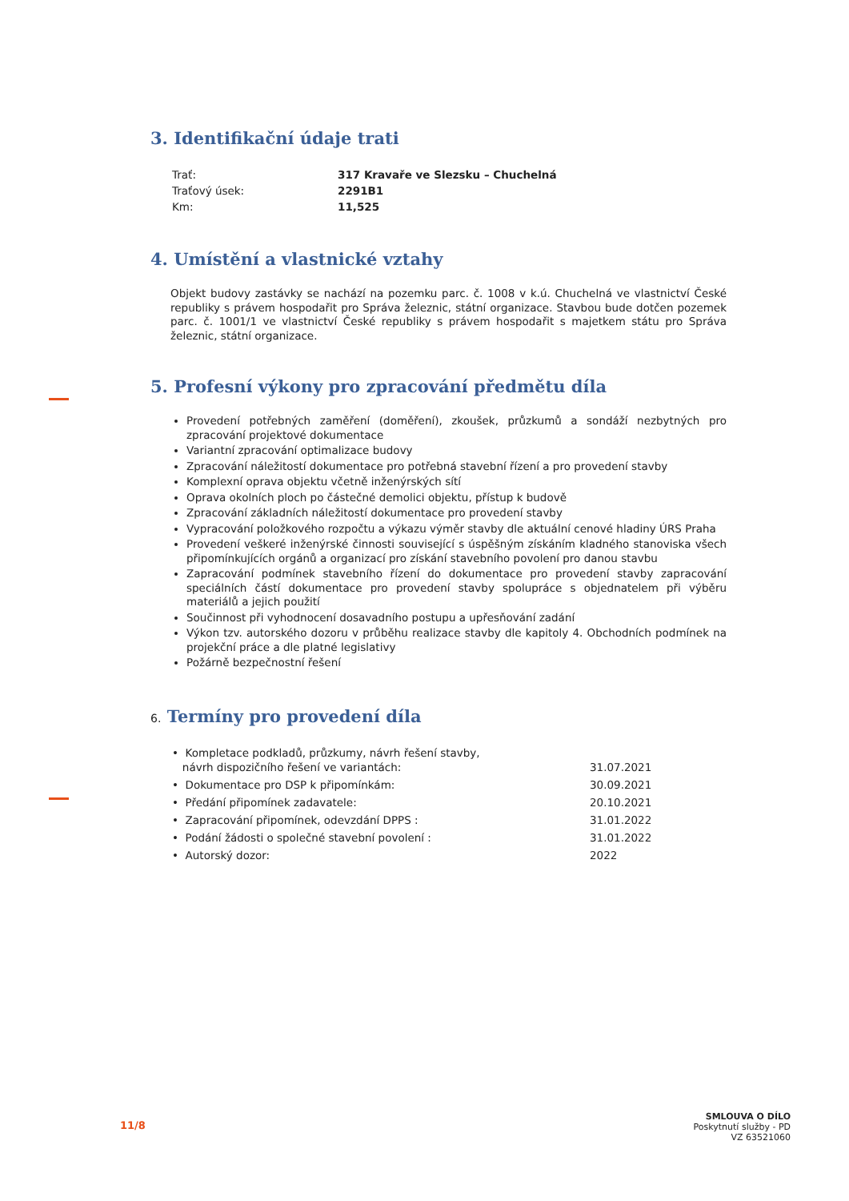3. Identifikační údaje trati
| Trať: | 317 Kravaře ve Slezsku – Chuchelná |
| Traťový úsek: | 2291B1 |
| Km: | 11,525 |
4. Umístění a vlastnické vztahy
Objekt budovy zastávky se nachází na pozemku parc. č. 1008 v k.ú. Chuchelná ve vlastnictví České republiky s právem hospodařit pro Správa železnic, státní organizace. Stavbou bude dotčen pozemek parc. č. 1001/1 ve vlastnictví České republiky s právem hospodařit s majetkem státu pro Správa železnic, státní organizace.
5. Profesní výkony pro zpracování předmětu díla
Provedení potřebných zaměření (doměření), zkoušek, průzkumů a sondáží nezbytných pro zpracování projektové dokumentace
Variantní zpracování optimalizace budovy
Zpracování náležitostí dokumentace pro potřebná stavební řízení a pro provedení stavby
Komplexní oprava objektu včetně inženýrských sítí
Oprava okolních ploch po částečné demolici objektu, přístup k budově
Zpracování základních náležitostí dokumentace pro provedení stavby
Vypracování položkového rozpočtu a výkazu výměr stavby dle aktuální cenové hladiny ÚRS Praha
Provedení veškeré inženýrské činnosti související s úspěšným získáním kladného stanoviska všech připomínkujících orgánů a organizací pro získání stavebního povolení pro danou stavbu
Zapracování podmínek stavebního řízení do dokumentace pro provedení stavby zapracování speciálních částí dokumentace pro provedení stavby spolupráce s objednatelem při výběru materiálů a jejich použití
Součinnost při vyhodnocení dosavadního postupu a upřesňování zadání
Výkon tzv. autorského dozoru v průběhu realizace stavby dle kapitoly 4. Obchodních podmínek na projekční práce a dle platné legislativy
Požárně bezpečnostní řešení
6. Termíny pro provedení díla
| • Kompletace podkladů, průzkumy, návrh řešení stavby, návrh dispozičního řešení ve variantách: | 31.07.2021 |
| • Dokumentace pro DSP k připomínkám: | 30.09.2021 |
| • Předání připomínek zadavatele: | 20.10.2021 |
| • Zapracování připomínek, odevzdání DPPS : | 31.01.2022 |
| • Podání žádosti o společné stavební povolení : | 31.01.2022 |
| • Autorský dozor: | 2022 |
11/8
SMLOUVA O DÍLO
Poskytnutí služby - PD
VZ 63521060